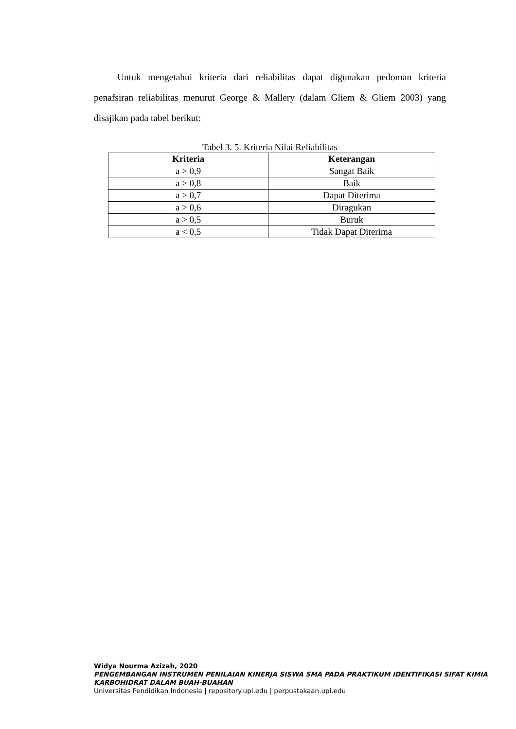Untuk mengetahui kriteria dari reliabilitas dapat digunakan pedoman kriteria penafsiran reliabilitas menurut George & Mallery (dalam Gliem & Gliem 2003) yang disajikan pada tabel berikut:
Tabel 3. 5. Kriteria Nilai Reliabilitas
| Kriteria | Keterangan |
| --- | --- |
| a > 0,9 | Sangat Baik |
| a > 0,8 | Baik |
| a > 0,7 | Dapat Diterima |
| a > 0,6 | Diragukan |
| a > 0,5 | Buruk |
| a < 0,5 | Tidak Dapat Diterima |
Widya Nourma Azizah, 2020
PENGEMBANGAN INSTRUMEN PENILAIAN KINERJA SISWA SMA PADA PRAKTIKUM IDENTIFIKASI SIFAT KIMIA KARBOHIDRAT DALAM BUAH-BUAHAN
Universitas Pendidikan Indonesia | repository.upi.edu | perpustakaan.upi.edu